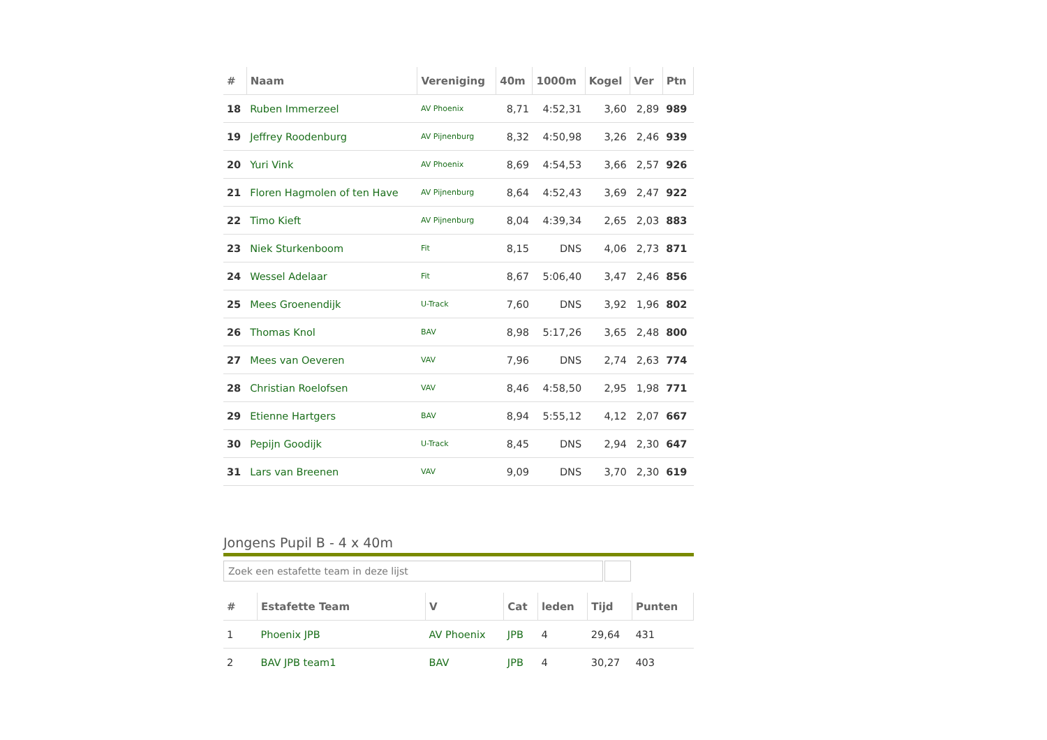| # | Naam | Vereniging | 40m | 1000m | Kogel | Ver | Ptn |
| --- | --- | --- | --- | --- | --- | --- | --- |
| 18 | Ruben Immerzeel | AV Phoenix | 8,71 | 4:52,31 | 3,60 | 2,89 | 989 |
| 19 | Jeffrey Roodenburg | AV Pijnenburg | 8,32 | 4:50,98 | 3,26 | 2,46 | 939 |
| 20 | Yuri Vink | AV Phoenix | 8,69 | 4:54,53 | 3,66 | 2,57 | 926 |
| 21 | Floren Hagmolen of ten Have | AV Pijnenburg | 8,64 | 4:52,43 | 3,69 | 2,47 | 922 |
| 22 | Timo Kieft | AV Pijnenburg | 8,04 | 4:39,34 | 2,65 | 2,03 | 883 |
| 23 | Niek Sturkenboom | Fit | 8,15 | DNS | 4,06 | 2,73 | 871 |
| 24 | Wessel Adelaar | Fit | 8,67 | 5:06,40 | 3,47 | 2,46 | 856 |
| 25 | Mees Groenendijk | U-Track | 7,60 | DNS | 3,92 | 1,96 | 802 |
| 26 | Thomas Knol | BAV | 8,98 | 5:17,26 | 3,65 | 2,48 | 800 |
| 27 | Mees van Oeveren | VAV | 7,96 | DNS | 2,74 | 2,63 | 774 |
| 28 | Christian Roelofsen | VAV | 8,46 | 4:58,50 | 2,95 | 1,98 | 771 |
| 29 | Etienne Hartgers | BAV | 8,94 | 5:55,12 | 4,12 | 2,07 | 667 |
| 30 | Pepijn Goodijk | U-Track | 8,45 | DNS | 2,94 | 2,30 | 647 |
| 31 | Lars van Breenen | VAV | 9,09 | DNS | 3,70 | 2,30 | 619 |
Jongens Pupil B - 4 x 40m
Zoek een estafette team in deze lijst
| # | Estafette Team | V | Cat | leden | Tijd | Punten |
| --- | --- | --- | --- | --- | --- | --- |
| 1 | Phoenix JPB | AV Phoenix | JPB | 4 | 29,64 | 431 |
| 2 | BAV JPB team1 | BAV | JPB | 4 | 30,27 | 403 |